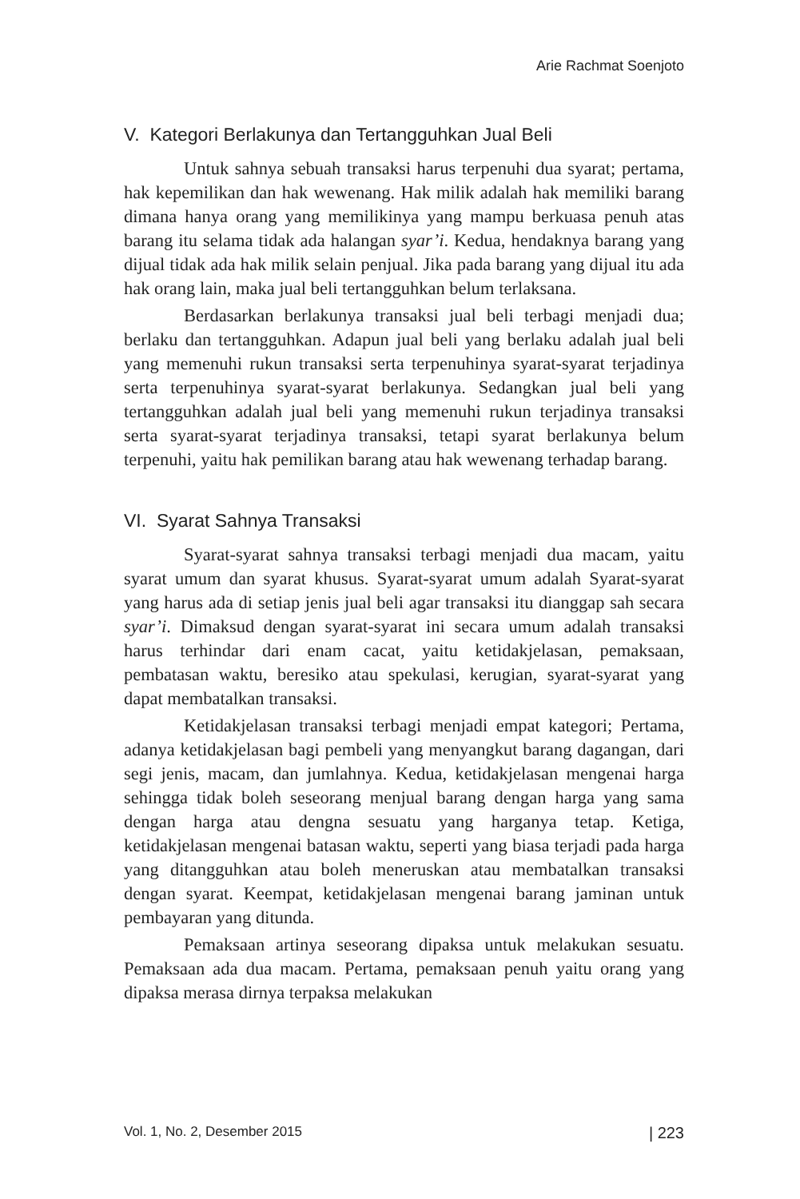Arie Rachmat Soenjoto
V. Kategori Berlakunya dan Tertangguhkan Jual Beli
Untuk sahnya sebuah transaksi harus terpenuhi dua syarat; pertama, hak kepemilikan dan hak wewenang. Hak milik adalah hak memiliki barang dimana hanya orang yang memilikinya yang mampu berkuasa penuh atas barang itu selama tidak ada halangan syar’i. Kedua, hendaknya barang yang dijual tidak ada hak milik selain penjual. Jika pada barang yang dijual itu ada hak orang lain, maka jual beli tertangguhkan belum terlaksana.
Berdasarkan berlakunya transaksi jual beli terbagi menjadi dua; berlaku dan tertangguhkan. Adapun jual beli yang berlaku adalah jual beli yang memenuhi rukun transaksi serta terpenuhinya syarat-syarat terjadinya serta terpenuhinya syarat-syarat berlakunya. Sedangkan jual beli yang tertangguhkan adalah jual beli yang memenuhi rukun terjadinya transaksi serta syarat-syarat terjadinya transaksi, tetapi syarat berlakunya belum terpenuhi, yaitu hak pemilikan barang atau hak wewenang terhadap barang.
VI. Syarat Sahnya Transaksi
Syarat-syarat sahnya transaksi terbagi menjadi dua macam, yaitu syarat umum dan syarat khusus. Syarat-syarat umum adalah Syarat-syarat yang harus ada di setiap jenis jual beli agar transaksi itu dianggap sah secara syar’i. Dimaksud dengan syarat-syarat ini secara umum adalah transaksi harus terhindar dari enam cacat, yaitu ketidakjelasan, pemaksaan, pembatasan waktu, beresiko atau spekulasi, kerugian, syarat-syarat yang dapat membatalkan transaksi.
Ketidakjelasan transaksi terbagi menjadi empat kategori; Pertama, adanya ketidakjelasan bagi pembeli yang menyangkut barang dagangan, dari segi jenis, macam, dan jumlahnya. Kedua, ketidakjelasan mengenai harga sehingga tidak boleh seseorang menjual barang dengan harga yang sama dengan harga atau dengna sesuatu yang harganya tetap. Ketiga, ketidakjelasan mengenai batasan waktu, seperti yang biasa terjadi pada harga yang ditangguhkan atau boleh meneruskan atau membatalkan transaksi dengan syarat. Keempat, ketidakjelasan mengenai barang jaminan untuk pembayaran yang ditunda.
Pemaksaan artinya seseorang dipaksa untuk melakukan sesuatu. Pemaksaan ada dua macam. Pertama, pemaksaan penuh yaitu orang yang dipaksa merasa dirnya terpaksa melakukan
Vol. 1, No. 2, Desember 2015 | 223